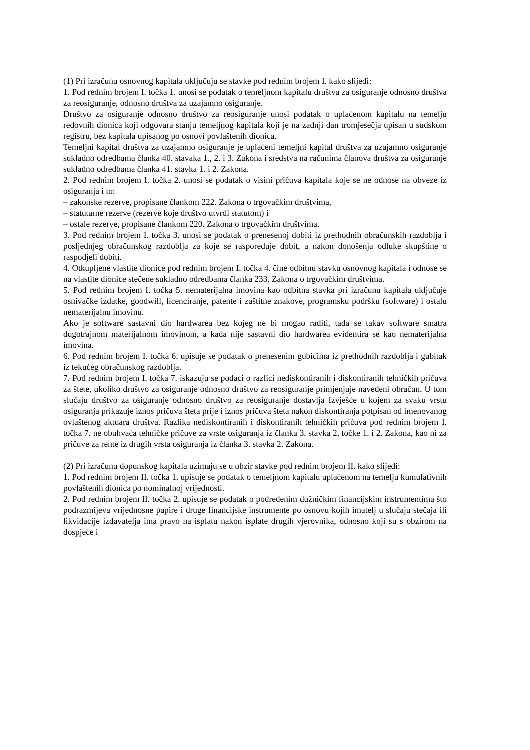(1) Pri izračunu osnovnog kapitala uključuju se stavke pod rednim brojem I. kako slijedi:
1. Pod rednim brojem I. točka 1. unosi se podatak o temeljnom kapitalu društva za osiguranje odnosno društva za reosiguranje, odnosno društva za uzajamno osiguranje.
Društvo za osiguranje odnosno društvo za reosiguranje unosi podatak o uplaćenom kapitalu na temelju redovnih dionica koji odgovara stanju temeljnog kapitala koji je na zadnji dan tromjesečja upisan u sudskom registru, bez kapitala upisanog po osnovi povlaštenih dionica.
Temeljni kapital društva za uzajamno osiguranje je uplaćeni temeljni kapital društva za uzajamno osiguranje sukladno odredbama članka 40. stavaka 1., 2. i 3. Zakona i sredstva na računima članova društva za osiguranje sukladno odredbama članka 41. stavka 1. i 2. Zakona.
2. Pod rednim brojem I. točka 2. unosi se podatak o visini pričuva kapitala koje se ne odnose na obveze iz osiguranja i to:
– zakonske rezerve, propisane člankom 222. Zakona o trgovačkim društvima,
– statutarne rezerve (rezerve koje društvo utvrdi statutom) i
– ostale rezerve, propisane člankom 220. Zakona o trgovačkim društvima.
3. Pod rednim brojem I. točka 3. unosi se podatak o prenesenoj dobiti iz prethodnih obračunskih razdoblja i posljednjeg obračunskog razdoblja za koje se raspoređuje dobit, a nakon donošenja odluke skupštine o raspodjeli dobiti.
4. Otkupljene vlastite dionice pod rednim brojem I. točka 4. čine odbitnu stavku osnovnog kapitala i odnose se na vlastite dionice stečene sukladno odredbama članka 233. Zakona o trgovačkim društvima.
5. Pod rednim brojem I. točka 5. nematerijalna imovina kao odbitna stavka pri izračunu kapitala uključuje osnivačke izdatke, goodwill, licenciranje, patente i zaštitne znakove, programsku podršku (software) i ostalu nematerijalnu imovinu.
Ako je software sastavni dio hardwarea bez kojeg ne bi mogao raditi, tada se takav software smatra dugotrajnom materijalnom imovinom, a kada nije sastavni dio hardwarea evidentira se kao nematerijalna imovina.
6. Pod rednim brojem I. točka 6. upisuje se podatak o prenesenim gubicima iz prethodnih razdoblja i gubitak iz tekućeg obračunskog razdoblja.
7. Pod rednim brojem I. točka 7. iskazuju se podaci o razlici nediskontiranih i diskontiranih tehničkih pričuva za štete, ukoliko društvo za osiguranje odnosno društvo za reosiguranje primjenjuje navedeni obračun. U tom slučaju društvo za osiguranje odnosno društvo za reosiguranje dostavlja Izvješće u kojem za svaku vrstu osiguranja prikazuje iznos pričuva šteta prije i iznos pričuva šteta nakon diskontiranja potpisan od imenovanog ovlaštenog aktuara društva. Razlika nediskontiranih i diskontiranih tehničkih pričuva pod rednim brojem I. točka 7. ne obuhvaća tehničke pričuve za vrste osiguranja iz članka 3. stavka 2. točke 1. i 2. Zakona, kao ni za pričuve za rente iz drugih vrsta osiguranja iz članka 3. stavka 2. Zakona.
(2) Pri izračunu dopunskog kapitala uzimaju se u obzir stavke pod rednim brojem II. kako slijedi:
1. Pod rednim brojem II. točka 1. upisuje se podatak o temeljnom kapitalu uplaćenom na temelju kumulativnih povlaštenih dionica po nominalnoj vrijednosti.
2. Pod rednim brojem II. točka 2. upisuje se podatak o podređenim dužničkim financijskim instrumentima što podrazmijeva vrijednosne papire i druge financijske instrumente po osnovu kojih imatelj u slučaju stečaja ili likvidacije izdavatelja ima pravo na isplatu nakon isplate drugih vjerovnika, odnosno koji su s obzirom na dospjeće i